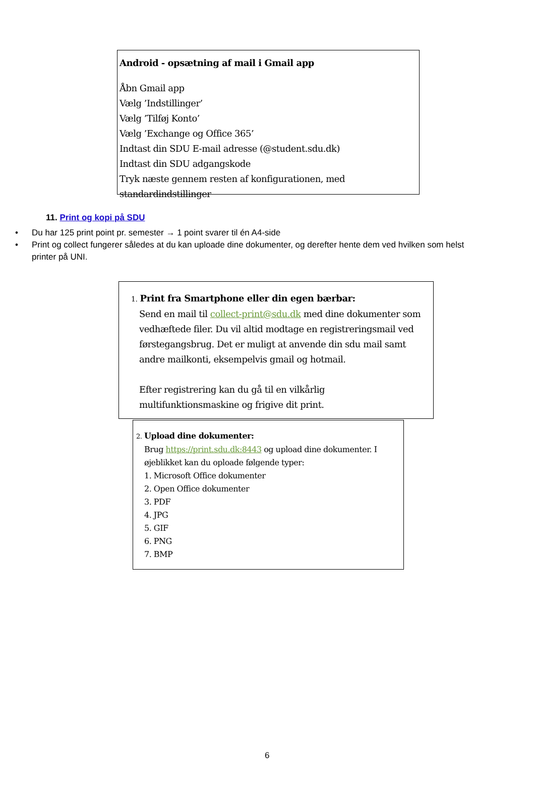Android - opsætning af mail i Gmail app
Åbn Gmail app
Vælg ’Indstillinger’
Vælg ’Tilføj Konto’
Vælg ’Exchange og Office 365’
Indtast din SDU E-mail adresse (@student.sdu.dk)
Indtast din SDU adgangskode
Tryk næste gennem resten af konfigurationen, med standardindstillinger
11. Print og kopi på SDU
• Du har 125 print point pr. semester → 1 point svarer til én A4-side
• Print og collect fungerer således at du kan uploade dine dokumenter, og derefter hente dem ved hvilken som helst printer på UNI.
1. Print fra Smartphone eller din egen bærbar:
Send en mail til collect-print@sdu.dk med dine dokumenter som vedhæftede filer. Du vil altid modtage en registreringsmail ved førstegangsbrug. Det er muligt at anvende din sdu mail samt andre mailkonti, eksempelvis gmail og hotmail.
Efter registrering kan du gå til en vilkårlig multifunktionsmaskine og frigive dit print.
2. Upload dine dokumenter:
Brug https://print.sdu.dk:8443 og upload dine dokumenter. I øjeblikket kan du oploade følgende typer:
1. Microsoft Office dokumenter
2. Open Office dokumenter
3. PDF
4. JPG
5. GIF
6. PNG
7. BMP
6